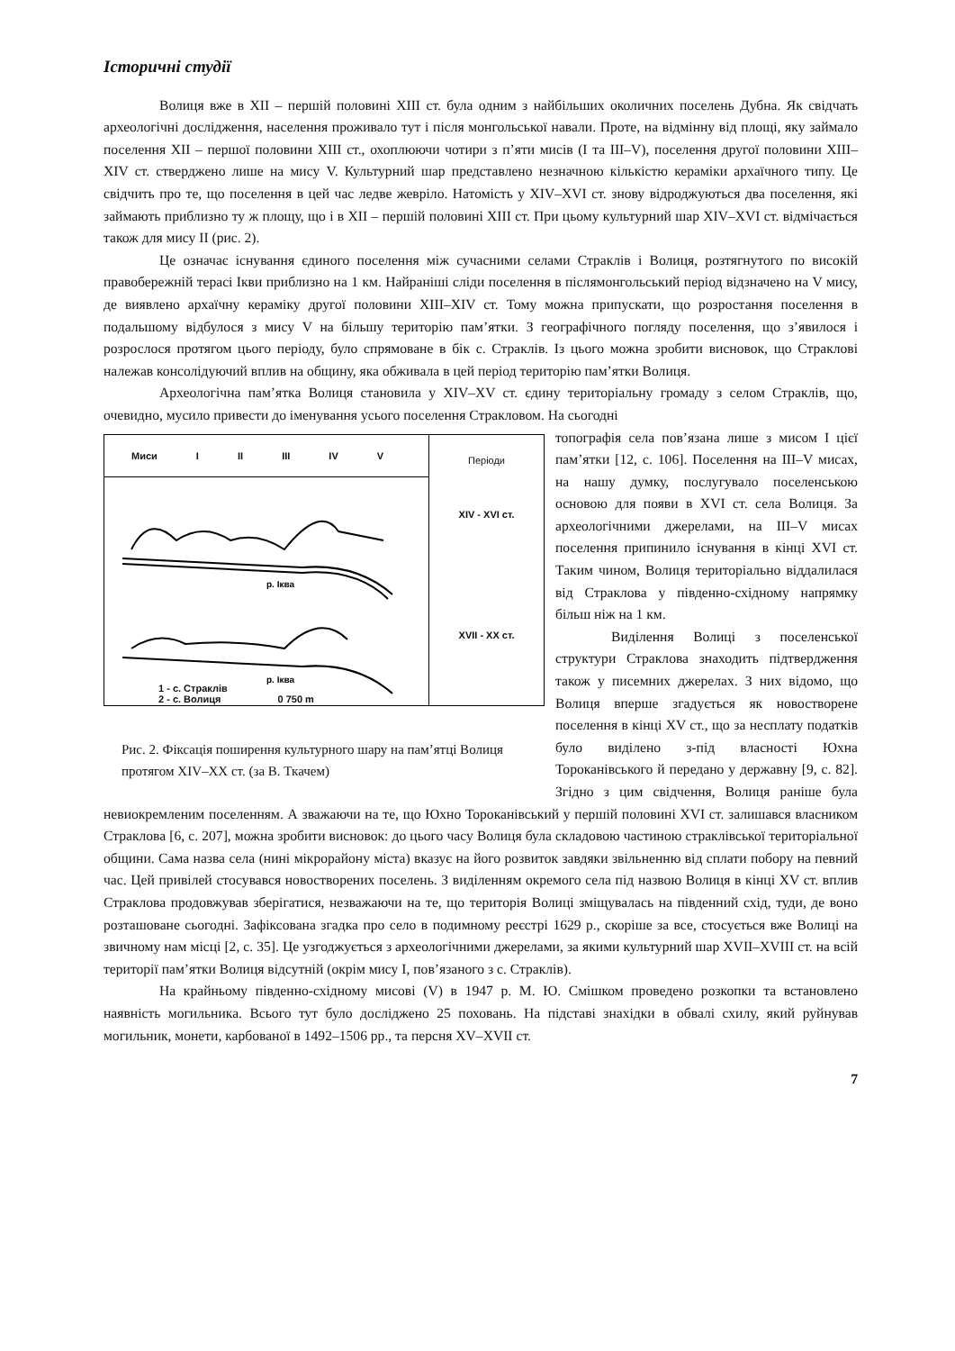Історичні студії
Волиця вже в XII – першій половині XIII ст. була одним з найбільших околичних поселень Дубна. Як свідчать археологічні дослідження, населення проживало тут і після монгольської навали. Проте, на відмінну від площі, яку займало поселення XII – першої половини XIII ст., охоплюючи чотири з п’яти мисів (І та III–V), поселення другої половини XIII– XIV ст. стверджено лише на мису V. Культурний шар представлено незначною кількістю кераміки архаїчного типу. Це свідчить про те, що поселення в цей час ледве жевріло. Натомість у XIV–XVI ст. знову відроджуються два поселення, які займають приблизно ту ж площу, що і в XII – першій половині XIII ст. При цьому культурний шар XIV–XVI ст. відмічається також для мису II (рис. 2).
Це означає існування єдиного поселення між сучасними селами Страклів і Волиця, розтягнутого по високій правобережній терасі Ікви приблизно на 1 км. Найраніші сліди поселення в післямонгольський період відзначено на V мису, де виявлено архаїчну кераміку другої половини XIII–XIV ст. Тому можна припускати, що розростання поселення в подальшому відбулося з мису V на більшу територію пам’ятки. З географічного погляду поселення, що з’явилося і розрослося протягом цього періоду, було спрямоване в бік с. Страклів. Із цього можна зробити висновок, що Страклові належав консолідуючий вплив на общину, яка обживала в цей період територію пам’ятки Волиця.
Археологічна пам’ятка Волиця становила у XIV–XV ст. єдину територіальну громаду з селом Страклів, що, очевидно, мусило привести до іменування усього поселення Стракловом. На сьогодні
Миси I II III IV V
р. Іква
р. Іква
1 - с. Страклів
2 - с. Волиця 0 750 m
Періоди
XIV - XVI ст.
XVII - XX ст.
Рис. 2. Фіксація поширення культурного шару на пам’ятці Волиця протягом XIV–XX ст. (за В. Ткачем)
топографія села пов’язана лише з мисом І цієї пам’ятки [12, с. 106]. Поселення на III–V мисах, на нашу думку, послугувало поселенською основою для появи в XVI ст. села Волиця. За археологічними джерелами, на III–V мисах поселення припинило існування в кінці XVI ст. Таким чином, Волиця територіально віддалилася від Страклова у південно-східному напрямку більш ніж на 1 км.
Виділення Волиці з поселенської структури Страклова знаходить підтвердження також у писемних джерелах. З них відомо, що Волиця вперше згадується як новостворене поселення в кінці XV ст., що за несплату податків було виділено з-під власності Юхна Тороканівського й передано у державну [9, с. 82]. Згідно з цим свідчення, Волиця раніше була невиокремленим поселенням. А зважаючи на те, що Юхно Тороканівський у першій половині XVI ст. залишався власником Страклова [6, с. 207], можна зробити висновок: до цього часу Волиця була складовою частиною страклівської територіальної общини. Сама назва села (нині мікрорайону міста) вказує на його розвиток завдяки звільненню від сплати побору на певний час. Цей привілей стосувався новостворених поселень. З виділенням окремого села під назвою Волиця в кінці XV ст. вплив Страклова продовжував зберігатися, незважаючи на те, що територія Волиці зміщувалась на південний схід, туди, де воно розташоване сьогодні. Зафіксована згадка про село в подимному реєстрі 1629 р., скоріше за все, стосується вже Волиці на звичному нам місці [2, с. 35]. Це узгоджується з археологічними джерелами, за якими культурний шар XVII–XVIII ст. на всій території пам’ятки Волиця відсутній (окрім мису I, пов’язаного з с. Страклів).
На крайньому південно-східному мисові (V) в 1947 р. М. Ю. Смішком проведено розкопки та встановлено наявність могильника. Всього тут було досліджено 25 поховань. На підставі знахідки в обвалі схилу, який руйнував могильник, монети, карбованої в 1492–1506 рр., та персня XV–XVII ст.
7